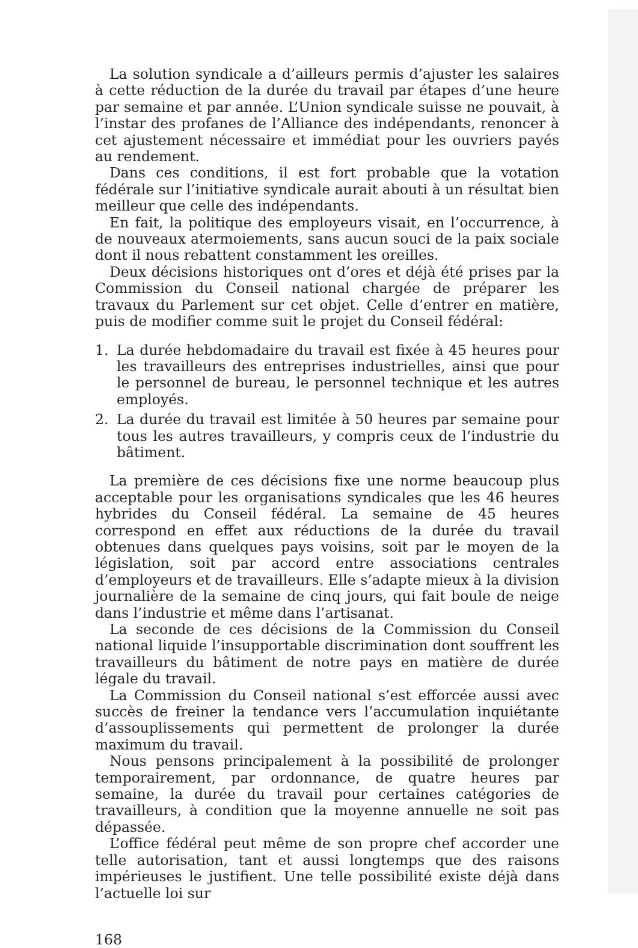La solution syndicale a d’ailleurs permis d’ajuster les salaires à cette réduction de la durée du travail par étapes d’une heure par semaine et par année. L’Union syndicale suisse ne pouvait, à l’instar des profanes de l’Alliance des indépendants, renoncer à cet ajustement nécessaire et immédiat pour les ouvriers payés au rendement.
Dans ces conditions, il est fort probable que la votation fédérale sur l’initiative syndicale aurait abouti à un résultat bien meilleur que celle des indépendants.
En fait, la politique des employeurs visait, en l’occurrence, à de nouveaux atermoiements, sans aucun souci de la paix sociale dont il nous rebattent constamment les oreilles.
Deux décisions historiques ont d’ores et déjà été prises par la Commission du Conseil national chargée de préparer les travaux du Parlement sur cet objet. Celle d’entrer en matière, puis de modifier comme suit le projet du Conseil fédéral:
1. La durée hebdomadaire du travail est fixée à 45 heures pour les travailleurs des entreprises industrielles, ainsi que pour le personnel de bureau, le personnel technique et les autres employés.
2. La durée du travail est limitée à 50 heures par semaine pour tous les autres travailleurs, y compris ceux de l’industrie du bâtiment.
La première de ces décisions fixe une norme beaucoup plus acceptable pour les organisations syndicales que les 46 heures hybrides du Conseil fédéral. La semaine de 45 heures correspond en effet aux réductions de la durée du travail obtenues dans quelques pays voisins, soit par le moyen de la législation, soit par accord entre associations centrales d’employeurs et de travailleurs. Elle s’adapte mieux à la division journalière de la semaine de cinq jours, qui fait boule de neige dans l’industrie et même dans l’artisanat.
La seconde de ces décisions de la Commission du Conseil national liquide l’insupportable discrimination dont souffrent les travailleurs du bâtiment de notre pays en matière de durée légale du travail.
La Commission du Conseil national s’est efforcée aussi avec succès de freiner la tendance vers l’accumulation inquiétante d’assouplissements qui permettent de prolonger la durée maximum du travail.
Nous pensons principalement à la possibilité de prolonger temporairement, par ordonnance, de quatre heures par semaine, la durée du travail pour certaines catégories de travailleurs, à condition que la moyenne annuelle ne soit pas dépassée.
L’office fédéral peut même de son propre chef accorder une telle autorisation, tant et aussi longtemps que des raisons impérieuses le justifient. Une telle possibilité existe déjà dans l’actuelle loi sur
168